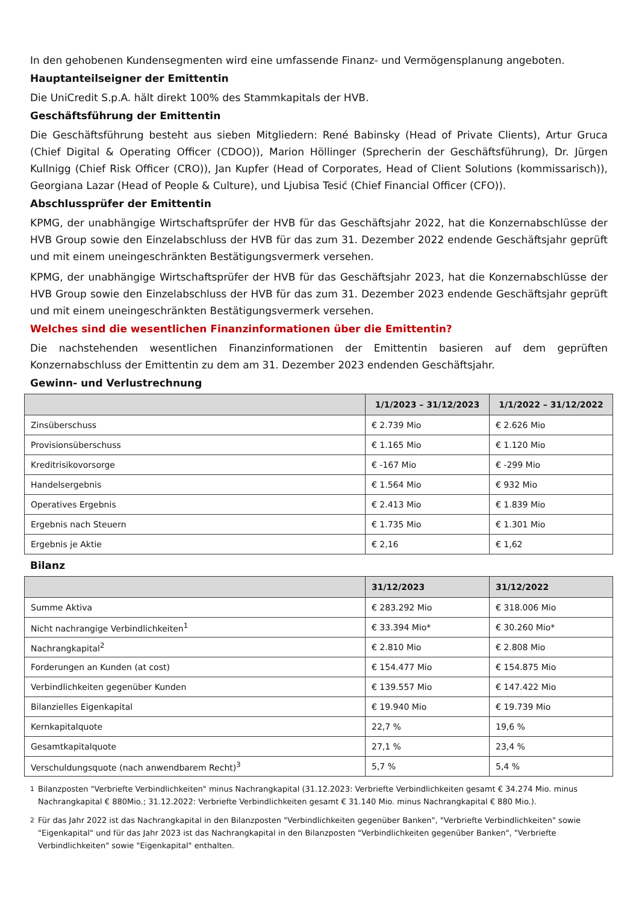In den gehobenen Kundensegmenten wird eine umfassende Finanz- und Vermögensplanung angeboten.
Hauptanteilseigner der Emittentin
Die UniCredit S.p.A. hält direkt 100% des Stammkapitals der HVB.
Geschäftsführung der Emittentin
Die Geschäftsführung besteht aus sieben Mitgliedern: René Babinsky (Head of Private Clients), Artur Gruca (Chief Digital & Operating Officer (CDOO)), Marion Höllinger (Sprecherin der Geschäftsführung), Dr. Jürgen Kullnigg (Chief Risk Officer (CRO)), Jan Kupfer (Head of Corporates, Head of Client Solutions (kommissarisch)), Georgiana Lazar (Head of People & Culture), und Ljubisa Tesić (Chief Financial Officer (CFO)).
Abschlussprüfer der Emittentin
KPMG, der unabhängige Wirtschaftsprüfer der HVB für das Geschäftsjahr 2022, hat die Konzernabschlüsse der HVB Group sowie den Einzelabschluss der HVB für das zum 31. Dezember 2022 endende Geschäftsjahr geprüft und mit einem uneingeschränkten Bestätigungsvermerk versehen.
KPMG, der unabhängige Wirtschaftsprüfer der HVB für das Geschäftsjahr 2023, hat die Konzernabschlüsse der HVB Group sowie den Einzelabschluss der HVB für das zum 31. Dezember 2023 endende Geschäftsjahr geprüft und mit einem uneingeschränkten Bestätigungsvermerk versehen.
Welches sind die wesentlichen Finanzinformationen über die Emittentin?
Die nachstehenden wesentlichen Finanzinformationen der Emittentin basieren auf dem geprüften Konzernabschluss der Emittentin zu dem am 31. Dezember 2023 endenden Geschäftsjahr.
Gewinn- und Verlustrechnung
| | 1/1/2023 – 31/12/2023 | 1/1/2022 – 31/12/2022 |
| --- | --- | --- |
| Zinsüberschuss | € 2.739 Mio | € 2.626 Mio |
| Provisionsüberschuss | € 1.165 Mio | € 1.120 Mio |
| Kreditrisikovorsorge | € -167 Mio | € -299 Mio |
| Handelsergebnis | € 1.564 Mio | € 932 Mio |
| Operatives Ergebnis | € 2.413 Mio | € 1.839 Mio |
| Ergebnis nach Steuern | € 1.735 Mio | € 1.301 Mio |
| Ergebnis je Aktie | € 2,16 | € 1,62 |
Bilanz
| | 31/12/2023 | 31/12/2022 |
| --- | --- | --- |
| Summe Aktiva | € 283.292 Mio | € 318.006 Mio |
| Nicht nachrangige Verbindlichkeiten<sup>1</sup> | € 33.394 Mio* | € 30.260 Mio* |
| Nachrangkapital<sup>2</sup> | € 2.810 Mio | € 2.808 Mio |
| Forderungen an Kunden (at cost) | € 154.477 Mio | € 154.875 Mio |
| Verbindlichkeiten gegenüber Kunden | € 139.557 Mio | € 147.422 Mio |
| Bilanzielles Eigenkapital | € 19.940 Mio | € 19.739 Mio |
| Kernkapitalquote | 22,7 % | 19,6 % |
| Gesamtkapitalquote | 27,1 % | 23,4 % |
| Verschuldungsquote (nach anwendbarem Recht)<sup>3</sup> | 5,7 % | 5,4 % |
<sup>1</sup> Bilanzposten "Verbriefte Verbindlichkeiten" minus Nachrangkapital (31.12.2023: Verbriefte Verbindlichkeiten gesamt € 34.274 Mio. minus Nachrangkapital € 880Mio.; 31.12.2022: Verbriefte Verbindlichkeiten gesamt € 31.140 Mio. minus Nachrangkapital € 880 Mio.).
<sup>2</sup> Für das Jahr 2022 ist das Nachrangkapital in den Bilanzposten "Verbindlichkeiten gegenüber Banken", "Verbriefte Verbindlichkeiten" sowie "Eigenkapital" und für das Jahr 2023 ist das Nachrangkapital in den Bilanzposten "Verbindlichkeiten gegenüber Banken", "Verbriefte Verbindlichkeiten" sowie "Eigenkapital" enthalten.